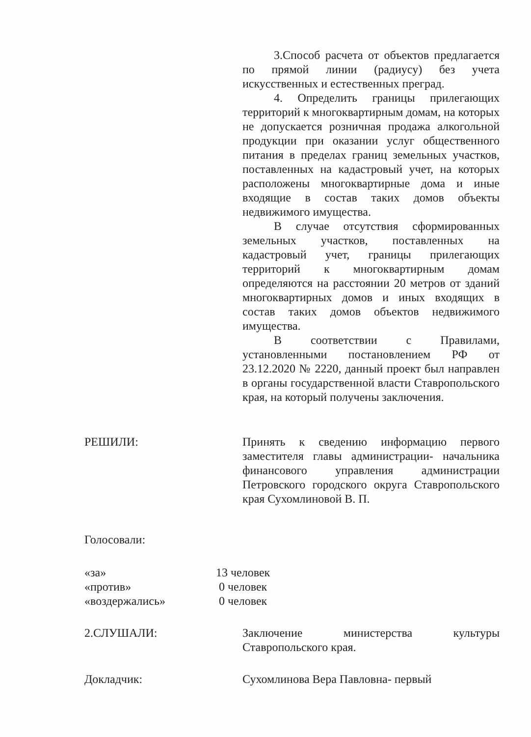3.Способ расчета от объектов предлагается по прямой линии (радиусу) без учета искусственных и естественных преград.
4. Определить границы прилегающих территорий к многоквартирным домам, на которых не допускается розничная продажа алкогольной продукции при оказании услуг общественного питания в пределах границ земельных участков, поставленных на кадастровый учет, на которых расположены многоквартирные дома и иные входящие в состав таких домов объекты недвижимого имущества.
В случае отсутствия сформированных земельных участков, поставленных на кадастровый учет, границы прилегающих территорий к многоквартирным домам определяются на расстоянии 20 метров от зданий многоквартирных домов и иных входящих в состав таких домов объектов недвижимого имущества.
В соответствии с Правилами, установленными постановлением РФ от 23.12.2020 № 2220, данный проект был направлен в органы государственной власти Ставропольского края, на который получены заключения.
РЕШИЛИ: Принять к сведению информацию первого заместителя главы администрации- начальника финансового управления администрации Петровского городского округа Ставропольского края Сухомлиновой В. П.
Голосовали:
«за» 13 человек
«против» 0 человек
«воздержались» 0 человек
2.СЛУШАЛИ: Заключение министерства культуры Ставропольского края.
Докладчик: Сухомлинова Вера Павловна- первый